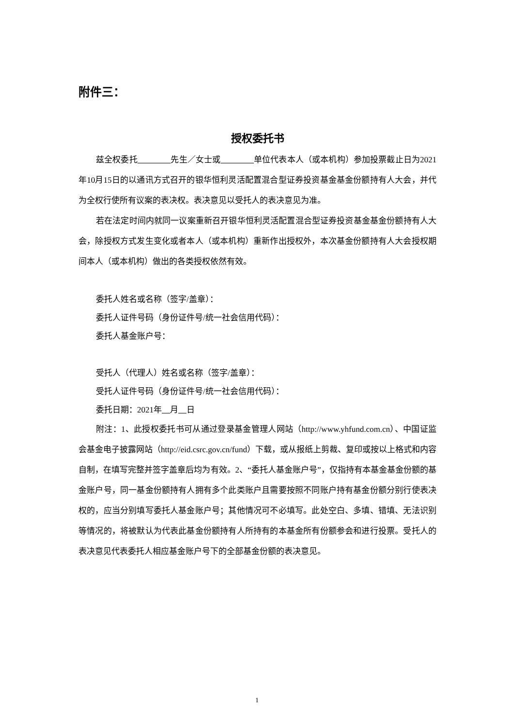附件三：
授权委托书
兹全权委托　　　　 先生／女士或　　　　 单位代表本人（或本机构）参加投票截止日为2021年10月15日的以通讯方式召开的银华恒利灵活配置混合型证券投资基金基金份额持有人大会，并代为全权行使所有议案的表决权。表决意见以受托人的表决意见为准。
若在法定时间内就同一议案重新召开银华恒利灵活配置混合型证券投资基金基金份额持有人大会，除授权方式发生变化或者本人（或本机构）重新作出授权外，本次基金份额持有人大会授权期间本人（或本机构）做出的各类授权依然有效。
委托人姓名或名称（签字/盖章）：
委托人证件号码（身份证件号/统一社会信用代码）：
委托人基金账户号：
受托人（代理人）姓名或名称（签字/盖章）：
受托人证件号码（身份证件号/统一社会信用代码）：
委托日期：2021年　 月　 日
附注：1、此授权委托书可从通过登录基金管理人网站（http://www.yhfund.com.cn）、中国证监会基金电子披露网站（http://eid.csrc.gov.cn/fund）下载，或从报纸上剪裁、复印或按以上格式和内容自制，在填写完整并签字盖章后均为有效。2、“委托人基金账户号”，仅指持有本基金基金份额的基金账户号，同一基金份额持有人拥有多个此类账户且需要按照不同账户持有基金份额分别行使表决权的，应当分别填写委托人基金账户号；其他情况可不必填写。此处空白、多填、错填、无法识别等情况的，将被默认为代表此基金份额持有人所持有的本基金所有份额参会和进行投票。受托人的表决意见代表委托人相应基金账户号下的全部基金份额的表决意见。
1